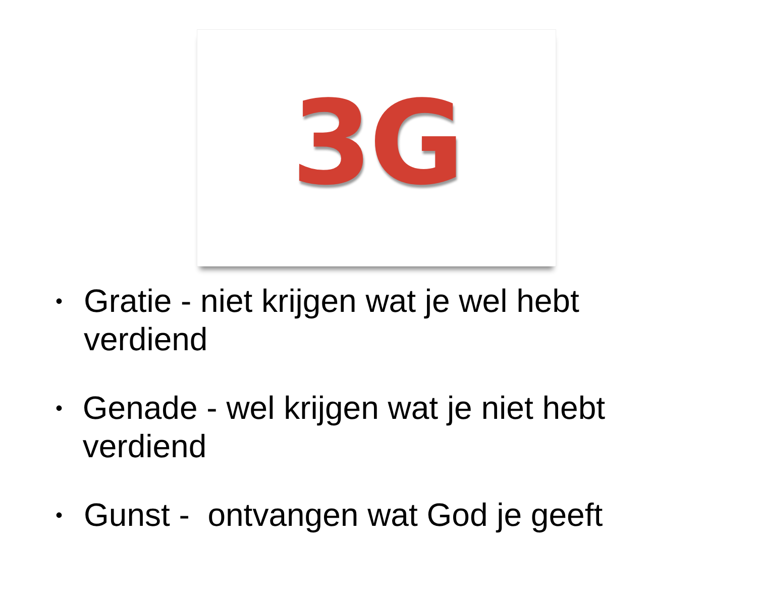3G
• Gratie - niet krijgen wat je wel hebt verdiend
• Genade - wel krijgen wat je niet hebt verdiend
• Gunst - ontvangen wat God je geeft